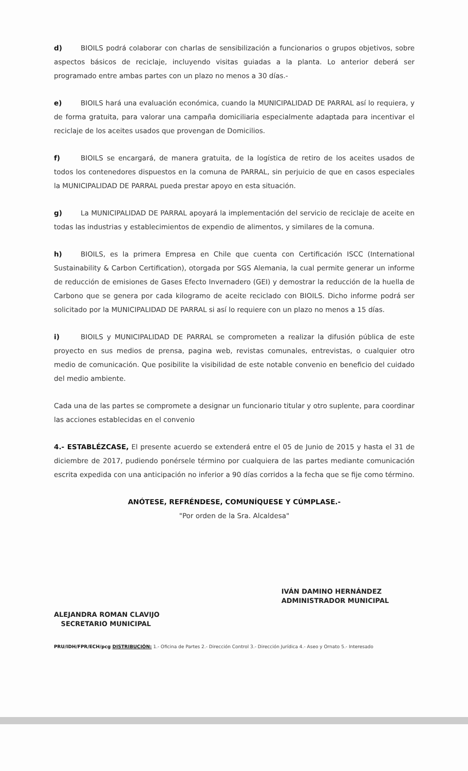d) BIOILS podrá colaborar con charlas de sensibilización a funcionarios o grupos objetivos, sobre aspectos básicos de reciclaje, incluyendo visitas guiadas a la planta. Lo anterior deberá ser programado entre ambas partes con un plazo no menos a 30 días.-
e) BIOILS hará una evaluación económica, cuando la MUNICIPALIDAD DE PARRAL así lo requiera, y de forma gratuita, para valorar una campaña domiciliaria especialmente adaptada para incentivar el reciclaje de los aceites usados que provengan de Domicilios.
f) BIOILS se encargará, de manera gratuita, de la logística de retiro de los aceites usados de todos los contenedores dispuestos en la comuna de PARRAL, sin perjuicio de que en casos especiales la MUNICIPALIDAD DE PARRAL pueda prestar apoyo en esta situación.
g) La MUNICIPALIDAD DE PARRAL apoyará la implementación del servicio de reciclaje de aceite en todas las industrias y establecimientos de expendio de alimentos, y similares de la comuna.
h) BIOILS, es la primera Empresa en Chile que cuenta con Certificación ISCC (International Sustainability & Carbon Certification), otorgada por SGS Alemania, la cual permite generar un informe de reducción de emisiones de Gases Efecto Invernadero (GEI) y demostrar la reducción de la huella de Carbono que se genera por cada kilogramo de aceite reciclado con BIOILS. Dicho informe podrá ser solicitado por la MUNICIPALIDAD DE PARRAL si así lo requiere con un plazo no menos a 15 días.
i) BIOILS y MUNICIPALIDAD DE PARRAL se comprometen a realizar la difusión pública de este proyecto en sus medios de prensa, pagina web, revistas comunales, entrevistas, o cualquier otro medio de comunicación. Que posibilite la visibilidad de este notable convenio en beneficio del cuidado del medio ambiente.
Cada una de las partes se compromete a designar un funcionario titular y otro suplente, para coordinar las acciones establecidas en el convenio
4.- ESTABLÉZCASE, El presente acuerdo se extenderá entre el 05 de Junio de 2015 y hasta el 31 de diciembre de 2017, pudiendo ponérsele término por cualquiera de las partes mediante comunicación escrita expedida con una anticipación no inferior a 90 días corridos a la fecha que se fije como término.
ANÓTESE, REFRÉNDESE, COMUNÍQUESE Y CÚMPLASE.-
"Por orden de la Sra. Alcaldesa"
ALEJANDRA ROMAN CLAVIJO
SECRETARIO MUNICIPAL
IVÁN DAMINO HERNÁNDEZ
ADMINISTRADOR MUNICIPAL
PRU/IDH/FPR/ECH/pcg DISTRIBUCIÓN: 1.- Oficina de Partes 2.- Dirección Control 3.- Dirección Jurídica 4.- Aseo y Ornato 5.- Interesado